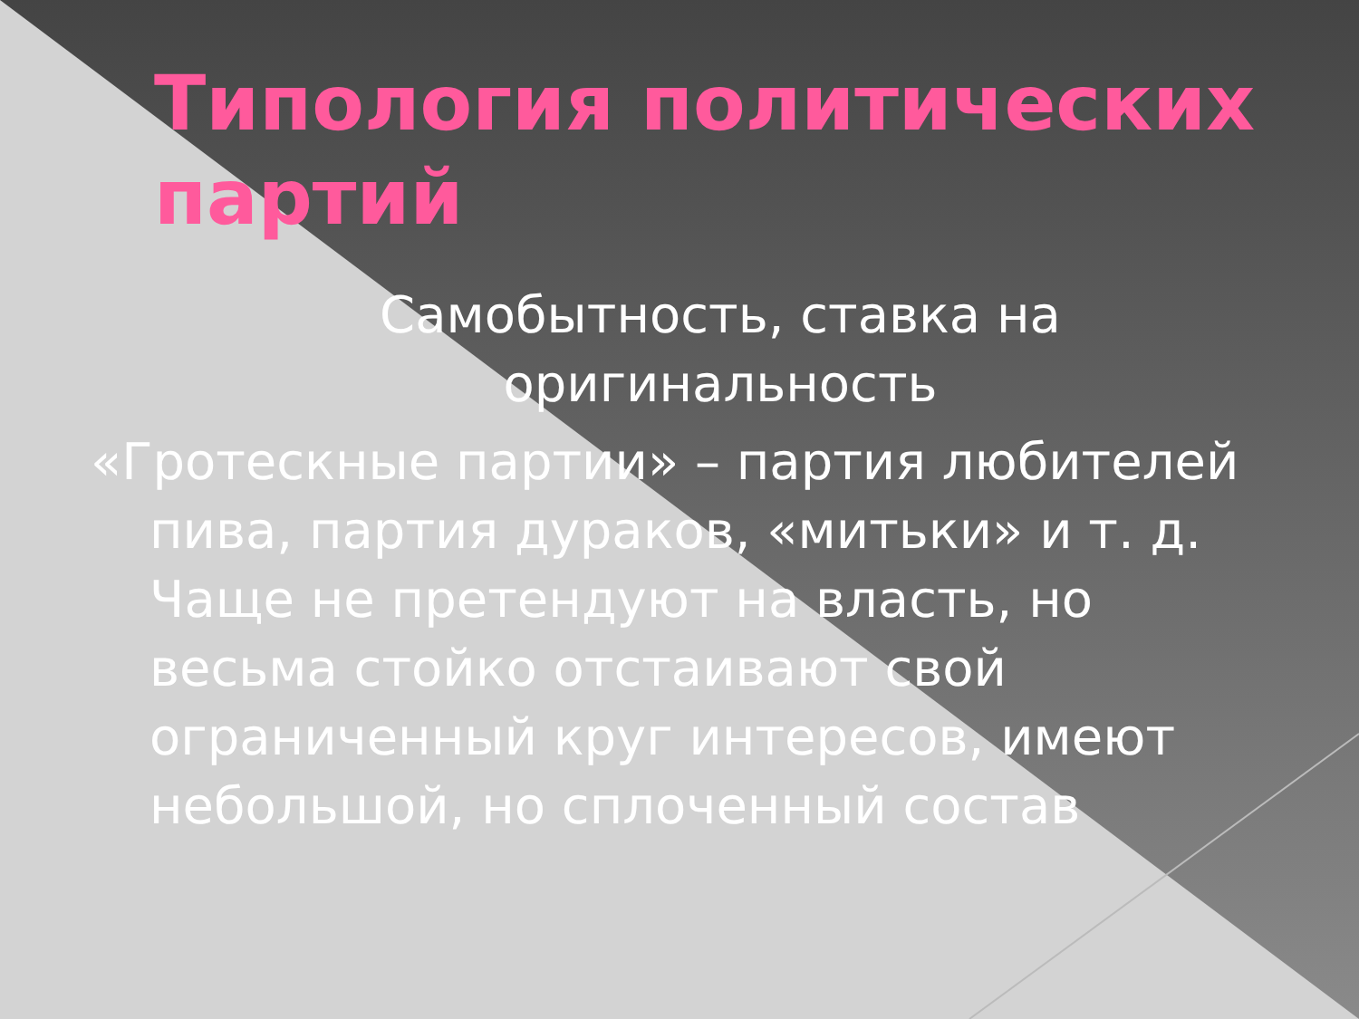Типология политических партий
Самобытность, ставка на оригинальность
«Гротескные партии» – партия любителей пива, партия дураков, «митьки» и т. д. Чаще не претендуют на власть, но весьма стойко отстаивают свой ограниченный круг интересов, имеют небольшой, но сплоченный состав